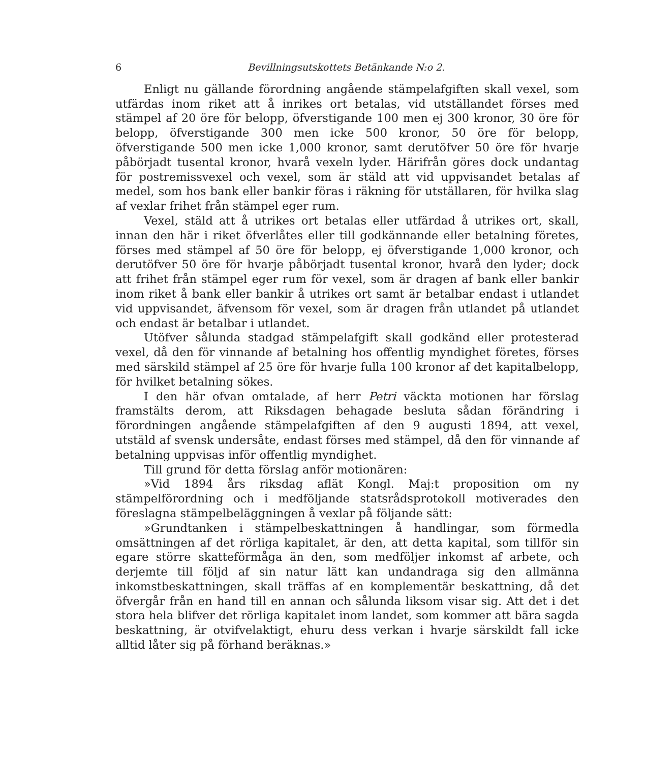6 Bevillningsutskottets Betänkande N:o 2.
Enligt nu gällande förordning angående stämpelafgiften skall vexel, som utfärdas inom riket att å inrikes ort betalas, vid utställandet förses med stämpel af 20 öre för belopp, öfverstigande 100 men ej 300 kronor, 30 öre för belopp, öfverstigande 300 men icke 500 kronor, 50 öre för belopp, öfverstigande 500 men icke 1,000 kronor, samt derutöfver 50 öre för hvarje påbörjadt tusental kronor, hvarå vexeln lyder. Härifrån göres dock undantag för postremissvexel och vexel, som är stäld att vid uppvisandet betalas af medel, som hos bank eller bankir föras i räkning för utställaren, för hvilka slag af vexlar frihet från stämpel eger rum.
Vexel, stäld att å utrikes ort betalas eller utfärdad å utrikes ort, skall, innan den här i riket öfverlåtes eller till godkännande eller betalning företes, förses med stämpel af 50 öre för belopp, ej öfverstigande 1,000 kronor, och derutöfver 50 öre för hvarje påbörjadt tusental kronor, hvarå den lyder; dock att frihet från stämpel eger rum för vexel, som är dragen af bank eller bankir inom riket å bank eller bankir å utrikes ort samt är betalbar endast i utlandet vid uppvisandet, äfvensom för vexel, som är dragen från utlandet på utlandet och endast är betalbar i utlandet.
Utöfver sålunda stadgad stämpelafgift skall godkänd eller protesterad vexel, då den för vinnande af betalning hos offentlig myndighet företes, förses med särskild stämpel af 25 öre för hvarje fulla 100 kronor af det kapitalbelopp, för hvilket betalning sökes.
I den här ofvan omtalade, af herr Petri väckta motionen har förslag framstälts derom, att Riksdagen behagade besluta sådan förändring i förordningen angående stämpelafgiften af den 9 augusti 1894, att vexel, utstäld af svensk undersåte, endast förses med stämpel, då den för vinnande af betalning uppvisas inför offentlig myndighet.
Till grund för detta förslag anför motionären:
»Vid 1894 års riksdag aflät Kongl. Maj:t proposition om ny stämpelförordning och i medföljande statsrådsprotokoll motiverades den föreslagna stämpelbeläggningen å vexlar på följande sätt:
»Grundtanken i stämpelbeskattningen å handlingar, som förmedla omsättningen af det rörliga kapitalet, är den, att detta kapital, som tillför sin egare större skatteförmåga än den, som medföljer inkomst af arbete, och derjemte till följd af sin natur lätt kan undandraga sig den allmänna inkomstbeskattningen, skall träffas af en komplementär beskattning, då det öfvergår från en hand till en annan och sålunda liksom visar sig. Att det i det stora hela blifver det rörliga kapitalet inom landet, som kommer att bära sagda beskattning, är otvifvelaktigt, ehuru dess verkan i hvarje särskildt fall icke alltid låter sig på förhand beräknas.»